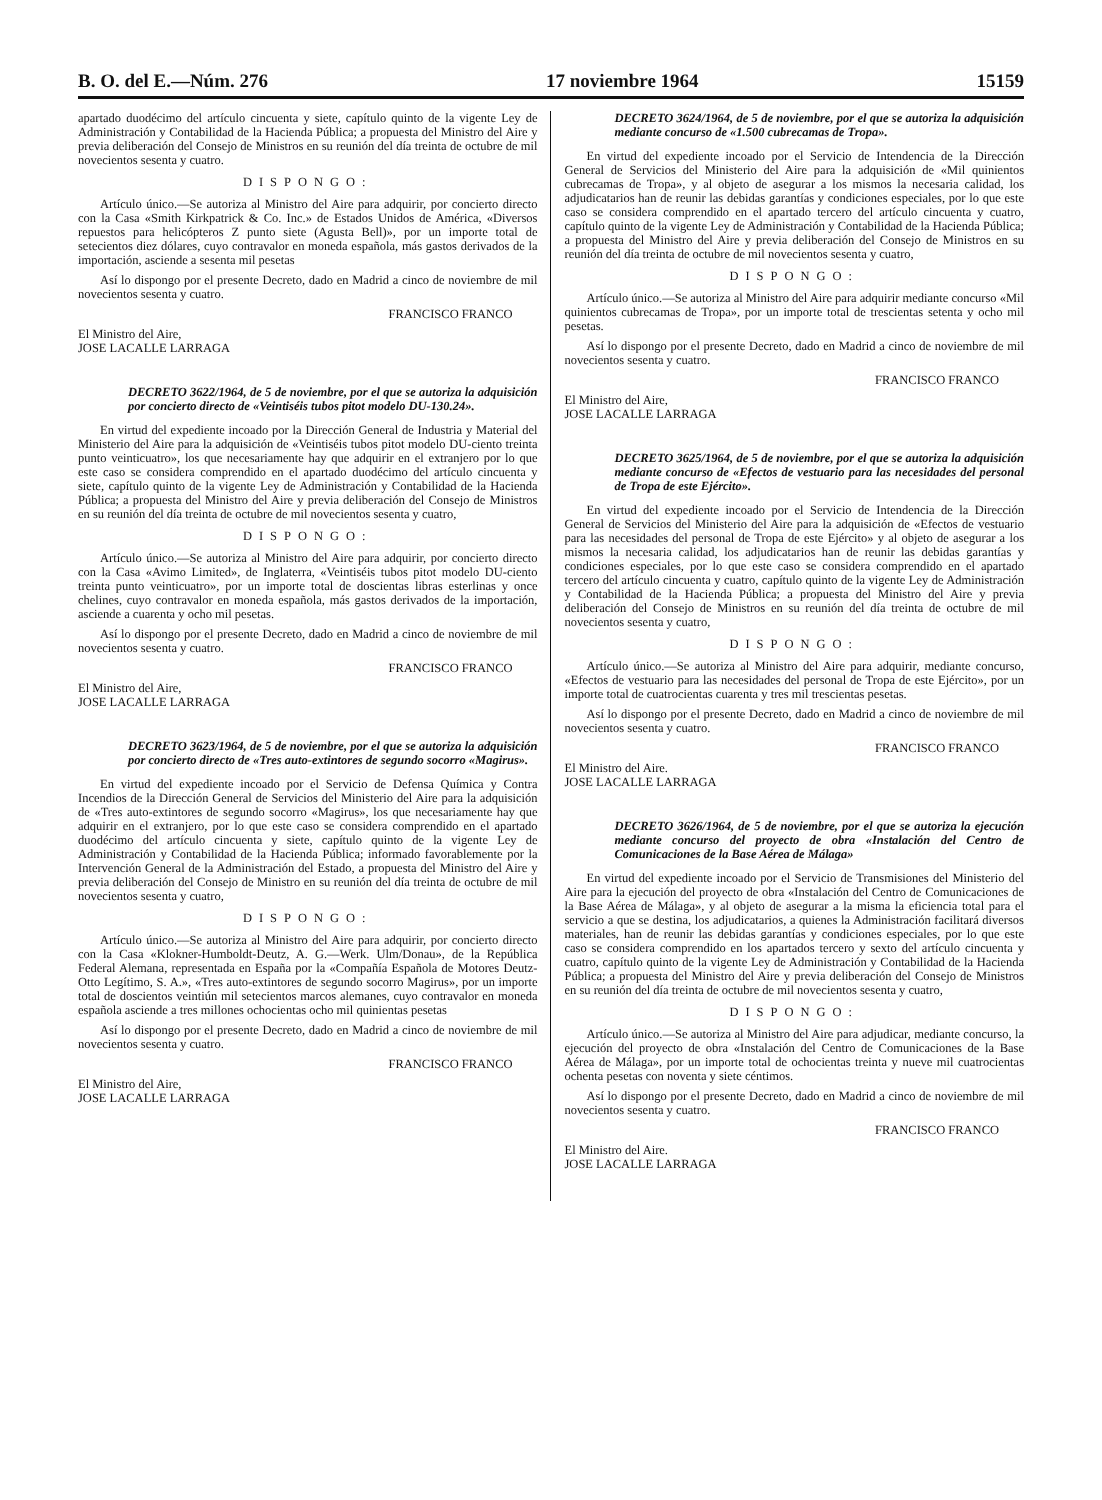B. O. del E.—Núm. 276 17 noviembre 1964 15159
apartado duodécimo del artículo cincuenta y siete, capítulo quinto de la vigente Ley de Administración y Contabilidad de la Hacienda Pública; a propuesta del Ministro del Aire y previa deliberación del Consejo de Ministros en su reunión del día treinta de octubre de mil novecientos sesenta y cuatro.
DISPONGO:
Artículo único.—Se autoriza al Ministro del Aire para adquirir, por concierto directo con la Casa «Smith Kirkpatrick & Co. Inc.» de Estados Unidos de América, «Diversos repuestos para helicópteros Z punto siete (Agusta Bell)», por un importe total de setecientos diez dólares, cuyo contravalor en moneda española, más gastos derivados de la importación, asciende a sesenta mil pesetas
Así lo dispongo por el presente Decreto, dado en Madrid a cinco de noviembre de mil novecientos sesenta y cuatro.
FRANCISCO FRANCO
El Ministro del Aire,
JOSE LACALLE LARRAGA
DECRETO 3622/1964, de 5 de noviembre, por el que se autoriza la adquisición por concierto directo de «Veintiséis tubos pitot modelo DU-130.24».
En virtud del expediente incoado por la Dirección General de Industria y Material del Ministerio del Aire para la adquisición de «Veintiséis tubos pitot modelo DU-ciento treinta punto veinticuatro», los que necesariamente hay que adquirir en el extranjero por lo que este caso se considera comprendido en el apartado duodécimo del artículo cincuenta y siete, capítulo quinto de la vigente Ley de Administración y Contabilidad de la Hacienda Pública; a propuesta del Ministro del Aire y previa deliberación del Consejo de Ministros en su reunión del día treinta de octubre de mil novecientos sesenta y cuatro,
DISPONGO:
Artículo único.—Se autoriza al Ministro del Aire para adquirir, por concierto directo con la Casa «Avimo Limited», de Inglaterra, «Veintiséis tubos pitot modelo DU-ciento treinta punto veinticuatro», por un importe total de doscientas libras esterlinas y once chelines, cuyo contravalor en moneda española, más gastos derivados de la importación, asciende a cuarenta y ocho mil pesetas.
Así lo dispongo por el presente Decreto, dado en Madrid a cinco de noviembre de mil novecientos sesenta y cuatro.
FRANCISCO FRANCO
El Ministro del Aire,
JOSE LACALLE LARRAGA
DECRETO 3623/1964, de 5 de noviembre, por el que se autoriza la adquisición por concierto directo de «Tres auto-extintores de segundo socorro «Magirus».
En virtud del expediente incoado por el Servicio de Defensa Química y Contra Incendios de la Dirección General de Servicios del Ministerio del Aire para la adquisición de «Tres auto-extintores de segundo socorro «Magirus», los que necesariamente hay que adquirir en el extranjero, por lo que este caso se considera comprendido en el apartado duodécimo del artículo cincuenta y siete, capítulo quinto de la vigente Ley de Administración y Contabilidad de la Hacienda Pública; informado favorablemente por la Intervención General de la Administración del Estado, a propuesta del Ministro del Aire y previa deliberación del Consejo de Ministro en su reunión del día treinta de octubre de mil novecientos sesenta y cuatro,
DISPONGO:
Artículo único.—Se autoriza al Ministro del Aire para adquirir, por concierto directo con la Casa «Klokner-Humboldt-Deutz, A. G.—Werk. Ulm/Donau», de la República Federal Alemana, representada en España por la «Compañía Española de Motores Deutz-Otto Legítimo, S. A.», «Tres auto-extintores de segundo socorro Magirus», por un importe total de doscientos veintiún mil setecientos marcos alemanes, cuyo contravalor en moneda española asciende a tres millones ochocientas ocho mil quinientas pesetas
Así lo dispongo por el presente Decreto, dado en Madrid a cinco de noviembre de mil novecientos sesenta y cuatro.
FRANCISCO FRANCO
El Ministro del Aire,
JOSE LACALLE LARRAGA
DECRETO 3624/1964, de 5 de noviembre, por el que se autoriza la adquisición mediante concurso de «1.500 cubrecamas de Tropa».
En virtud del expediente incoado por el Servicio de Intendencia de la Dirección General de Servicios del Ministerio del Aire para la adquisición de «Mil quinientos cubrecamas de Tropa», y al objeto de asegurar a los mismos la necesaria calidad, los adjudicatarios han de reunir las debidas garantías y condiciones especiales, por lo que este caso se considera comprendido en el apartado tercero del artículo cincuenta y cuatro, capítulo quinto de la vigente Ley de Administración y Contabilidad de la Hacienda Pública; a propuesta del Ministro del Aire y previa deliberación del Consejo de Ministros en su reunión del día treinta de octubre de mil novecientos sesenta y cuatro,
DISPONGO:
Artículo único.—Se autoriza al Ministro del Aire para adquirir mediante concurso «Mil quinientos cubrecamas de Tropa», por un importe total de trescientas setenta y ocho mil pesetas.
Así lo dispongo por el presente Decreto, dado en Madrid a cinco de noviembre de mil novecientos sesenta y cuatro.
FRANCISCO FRANCO
El Ministro del Aire,
JOSE LACALLE LARRAGA
DECRETO 3625/1964, de 5 de noviembre, por el que se autoriza la adquisición mediante concurso de «Efectos de vestuario para las necesidades del personal de Tropa de este Ejército».
En virtud del expediente incoado por el Servicio de Intendencia de la Dirección General de Servicios del Ministerio del Aire para la adquisición de «Efectos de vestuario para las necesidades del personal de Tropa de este Ejército» y al objeto de asegurar a los mismos la necesaria calidad, los adjudicatarios han de reunir las debidas garantías y condiciones especiales, por lo que este caso se considera comprendido en el apartado tercero del artículo cincuenta y cuatro, capítulo quinto de la vigente Ley de Administración y Contabilidad de la Hacienda Pública; a propuesta del Ministro del Aire y previa deliberación del Consejo de Ministros en su reunión del día treinta de octubre de mil novecientos sesenta y cuatro,
DISPONGO:
Artículo único.—Se autoriza al Ministro del Aire para adquirir, mediante concurso, «Efectos de vestuario para las necesidades del personal de Tropa de este Ejército», por un importe total de cuatrocientas cuarenta y tres mil trescientas pesetas.
Así lo dispongo por el presente Decreto, dado en Madrid a cinco de noviembre de mil novecientos sesenta y cuatro.
FRANCISCO FRANCO
El Ministro del Aire.
JOSE LACALLE LARRAGA
DECRETO 3626/1964, de 5 de noviembre, por el que se autoriza la ejecución mediante concurso del proyecto de obra «Instalación del Centro de Comunicaciones de la Base Aérea de Málaga»
En virtud del expediente incoado por el Servicio de Transmisiones del Ministerio del Aire para la ejecución del proyecto de obra «Instalación del Centro de Comunicaciones de la Base Aérea de Málaga», y al objeto de asegurar a la misma la eficiencia total para el servicio a que se destina, los adjudicatarios, a quienes la Administración facilitará diversos materiales, han de reunir las debidas garantías y condiciones especiales, por lo que este caso se considera comprendido en los apartados tercero y sexto del artículo cincuenta y cuatro, capítulo quinto de la vigente Ley de Administración y Contabilidad de la Hacienda Pública; a propuesta del Ministro del Aire y previa deliberación del Consejo de Ministros en su reunión del día treinta de octubre de mil novecientos sesenta y cuatro,
DISPONGO:
Artículo único.—Se autoriza al Ministro del Aire para adjudicar, mediante concurso, la ejecución del proyecto de obra «Instalación del Centro de Comunicaciones de la Base Aérea de Málaga», por un importe total de ochocientas treinta y nueve mil cuatrocientas ochenta pesetas con noventa y siete céntimos.
Así lo dispongo por el presente Decreto, dado en Madrid a cinco de noviembre de mil novecientos sesenta y cuatro.
FRANCISCO FRANCO
El Ministro del Aire.
JOSE LACALLE LARRAGA